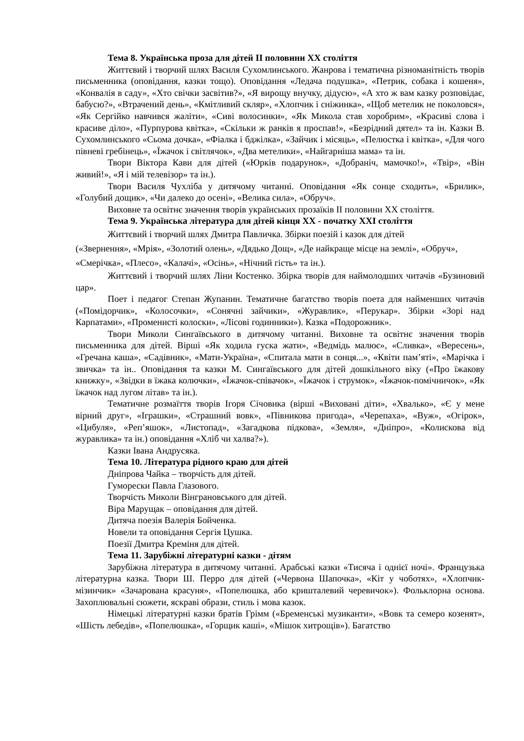Тема 8. Українська проза для дітей ІІ половини ХХ століття
Життєвий і творчий шлях Василя Сухомлинського. Жанрова і тематична різноманітність творів письменника (оповідання, казки тощо). Оповідання «Ледача подушка», «Петрик, собака і кошеня», «Конвалія в саду», «Хто свічки засвітив?», «Я вирощу внучку, дідусю», «А хто ж вам казку розповідає, бабусю?», «Втрачений день», «Кмітливий скляр», «Хлопчик і сніжинка», «Щоб метелик не поколовся», «Як Сергійко навчився жаліти», «Сиві волосинки», «Як Микола став хоробрим», «Красиві слова і красиве діло», «Пурпурова квітка», «Скільки ж ранків я проспав!», «Безрідний дятел» та ін. Казки В. Сухомлинського «Сьома дочка», «Фіалка і бджілка», «Зайчик і місяць», «Пелюстка і квітка», «Для чого півневі гребінець», «Їжачок і світлячок», «Два метелики», «Найгарніша мама» та ін.
Твори Віктора Кави для дітей («Юрків подарунок», «Добраніч, мамочко!», «Твір», «Він живий!», «Я і мій телевізор» та ін.).
Твори Василя Чухліба у дитячому читанні. Оповідання «Як сонце сходить», «Брилик», «Голубий дощик», «Чи далеко до осені», «Велика сила», «Обруч».
Виховне та освітнє значення творів українських прозаїків ІІ половини ХХ століття.
Тема 9. Українська література для дітей кінця ХХ - початку ХХІ століття
Життєвий і творчий шлях Дмитра Павличка. Збірки поезій і казок для дітей
(«Звернення», «Мрія», «Золотий олень», «Дядько Дощ», «Де найкраще місце на землі», «Обруч», «Смерічка», «Плесо», «Калачі», «Осінь», «Нічний гість» та ін.).
Життєвий і творчий шлях Ліни Костенко. Збірка творів для наймолодших читачів «Бузиновий цар».
Поет і педагог Степан Жупанин. Тематичне багатство творів поета для найменших читачів («Помідорчик», «Колосочки», «Сонячні зайчики», «Журавлик», «Перукар». Збірки «Зорі над Карпатами», «Променисті колоски», «Лісові годинники»). Казка «Подорожник».
Твори Миколи Сингаївського в дитячому читанні. Виховне та освітнє значення творів письменника для дітей. Вірші «Як ходила гуска жати», «Ведмідь малює», «Сливка», «Вересень», «Гречана каша», «Садівник», «Мати-Україна», «Спитала мати в сонця...», «Квіти пам’яті», «Марічка і звичка» та ін.. Оповідання та казки М. Сингаївського для дітей дошкільного віку («Про їжакову книжку», «Звідки в їжака колючки», «Їжачок-співачок», «Їжачок і струмок», «Їжачок-помічничок», «Як їжачок над лугом літав» та ін.).
Тематичне розмаїття творів Ігоря Січовика (вірші «Виховані діти», «Хвалько», «Є у мене вірний друг», «Іграшки», «Страшний вовк», «Півникова пригода», «Черепаха», «Вуж», «Огірок», «Цибуля», «Реп’яшок», «Листопад», «Загадкова підкова», «Земля», «Дніпро», «Колискова від журавлика» та ін.) оповідання «Хліб чи халва?»).
Казки Івана Андрусяка.
Тема 10. Література рідного краю для дітей
Дніпрова Чайка – творчість для дітей.
Гуморески Павла Глазового.
Творчість Миколи Вінграновського для дітей.
Віра Марущак – оповідання для дітей.
Дитяча поезія Валерія Бойченка.
Новели та оповідання Сергія Цушка.
Поезії Дмитра Креміня для дітей.
Тема 11. Зарубіжні літературні казки - дітям
Зарубіжна література в дитячому читанні. Арабські казки «Тисяча і однієї ночі». Французька літературна казка. Твори Ш. Перро для дітей («Червона Шапочка», «Кіт у чоботях», «Хлопчик-мізинчик» «Зачарована красуня», «Попелюшка, або кришталевий черевичок»). Фольклорна основа. Захоплювальні сюжети, яскраві образи, стиль і мова казок.
Німецькі літературні казки братів Грімм («Бременські музиканти», «Вовк та семеро козенят», «Шість лебедів», «Попелюшка», «Горщик каші», «Мішок хитрощів»). Багатство